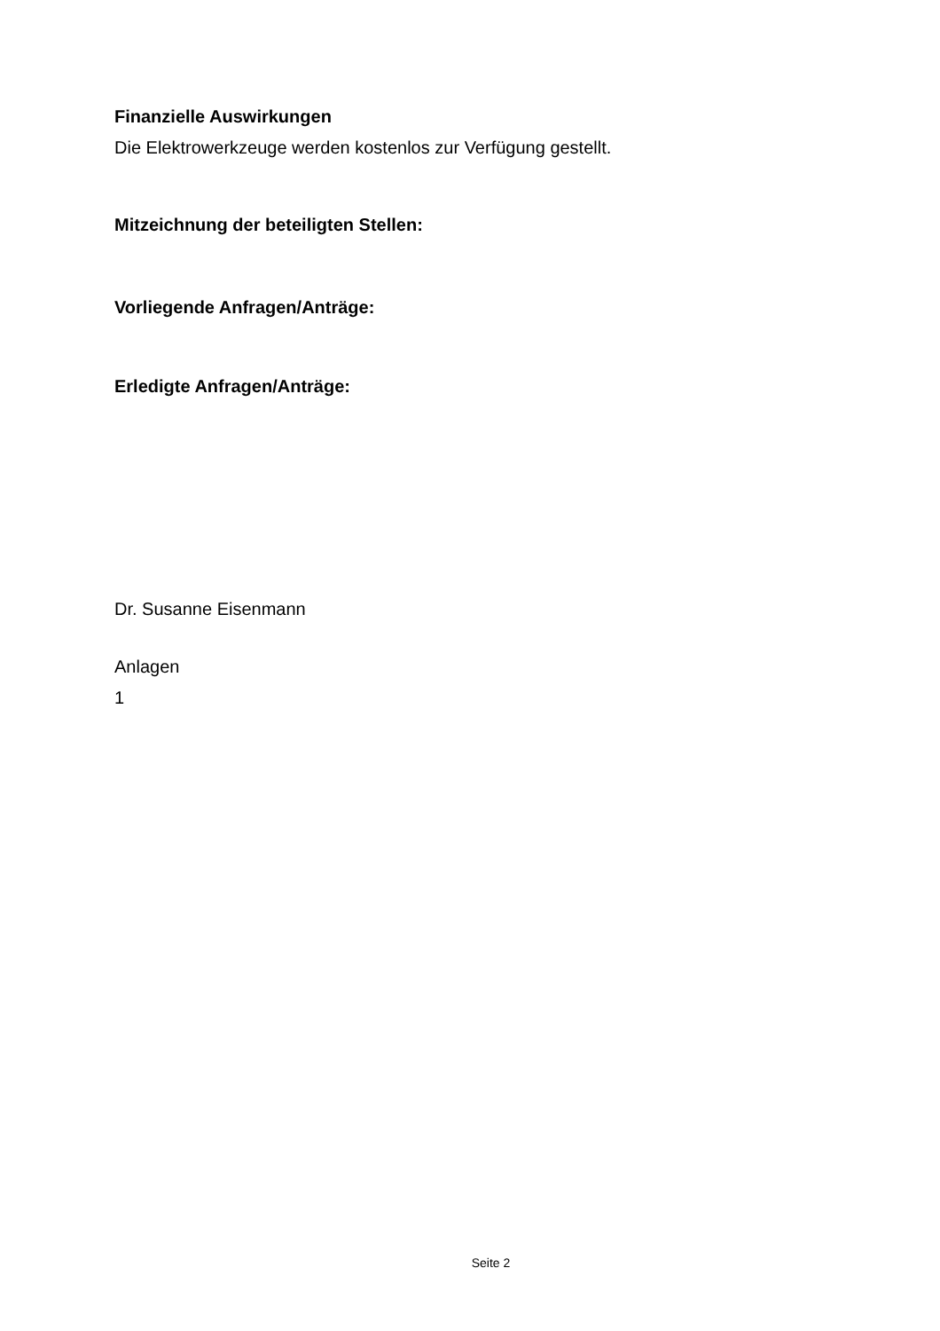Finanzielle Auswirkungen
Die Elektrowerkzeuge werden kostenlos zur Verfügung gestellt.
Mitzeichnung der beteiligten Stellen:
Vorliegende Anfragen/Anträge:
Erledigte Anfragen/Anträge:
Dr. Susanne Eisenmann
Anlagen
1
Seite 2